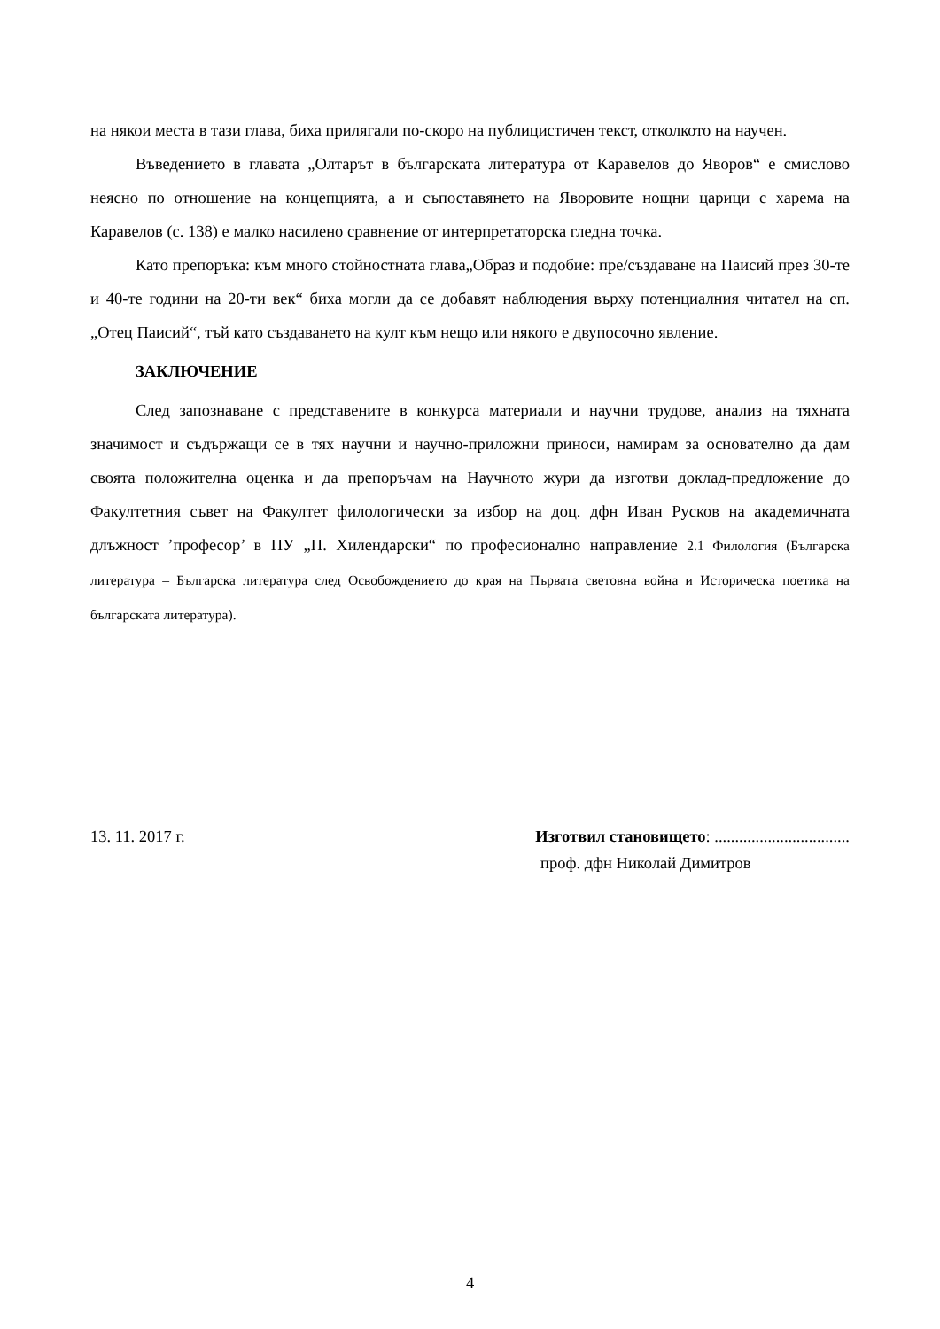на някои места в тази глава, биха прилягали по-скоро на публицистичен текст, отколкото на научен.
Въведението в главата „Олтарът в българската литература от Каравелов до Яворов“ е смислово неясно по отношение на концепцията, а и съпоставянето на Яворовите нощни царици с харема на Каравелов (с. 138) е малко насилено сравнение от интерпретаторска гледна точка.
Като препоръка: към много стойностната глава„Образ и подобие: пре/създаване на Паисий през 30-те и 40-те години на 20-ти век“ биха могли да се добавят наблюдения върху потенциалния читател на сп. „Отец Паисий“, тъй като създаването на култ към нещо или някого е двупосочно явление.
ЗАКЛЮЧЕНИЕ
След запознаване с представените в конкурса материали и научни трудове, анализ на тяхната значимост и съдържащи се в тях научни и научно-приложни приноси, намирам за основателно да дам своята положителна оценка и да препоръчам на Научното жури да изготви доклад-предложение до Факултетния съвет на Факултет филологически за избор на доц. дфн Иван Русков на академичната длъжност ’професор’ в ПУ „П. Хилендарски“ по професионално направление 2.1 Филология (Българска литература – Българска литература след Освобождението до края на Първата световна война и Историческа поетика на българската литература).
13. 11. 2017 г. Изготвил становището: .................................
проф. дфн Николай Димитров
4